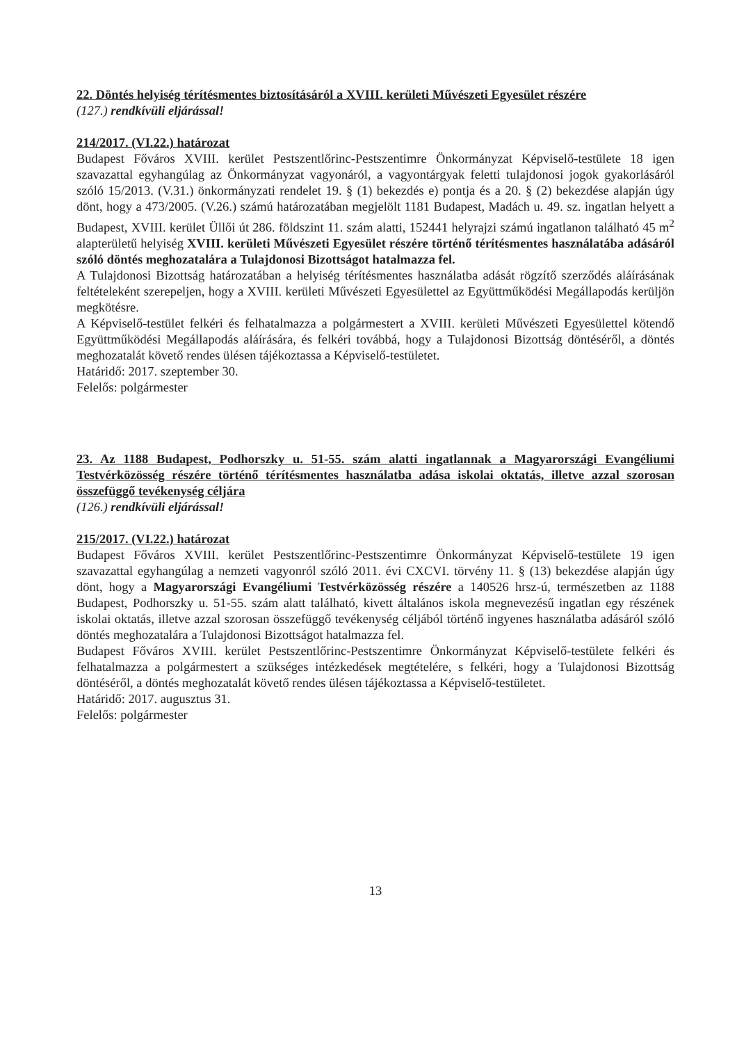22. Döntés helyiség térítésmentes biztosításáról a XVIII. kerületi Művészeti Egyesület részére
(127.) rendkívüli eljárással!
214/2017. (VI.22.) határozat
Budapest Főváros XVIII. kerület Pestszentlőrinc-Pestszentimre Önkormányzat Képviselő-testülete 18 igen szavazattal egyhangúlag az Önkormányzat vagyonáról, a vagyontárgyak feletti tulajdonosi jogok gyakorlásáról szóló 15/2013. (V.31.) önkormányzati rendelet 19. § (1) bekezdés e) pontja és a 20. § (2) bekezdése alapján úgy dönt, hogy a 473/2005. (V.26.) számú határozatában megjelölt 1181 Budapest, Madách u. 49. sz. ingatlan helyett a Budapest, XVIII. kerület Üllői út 286. földszint 11. szám alatti, 152441 helyrajzi számú ingatlanon található 45 m<sup>2</sup> alapterületű helyiség XVIII. kerületi Művészeti Egyesület részére történő térítésmentes használatába adásáról szóló döntés meghozatalára a Tulajdonosi Bizottságot hatalmazza fel.
A Tulajdonosi Bizottság határozatában a helyiség térítésmentes használatba adását rögzítő szerződés aláírásának feltételeként szerepeljen, hogy a XVIII. kerületi Művészeti Egyesülettel az Együttműködési Megállapodás kerüljön megkötésre.
A Képviselő-testület felkéri és felhatalmazza a polgármestert a XVIII. kerületi Művészeti Egyesülettel kötendő Együttműködési Megállapodás aláírására, és felkéri továbbá, hogy a Tulajdonosi Bizottság döntéséről, a döntés meghozatalát követő rendes ülésen tájékoztassa a Képviselő-testületet.
Határidő: 2017. szeptember 30.
Felelős: polgármester
23. Az 1188 Budapest, Podhorszky u. 51-55. szám alatti ingatlannak a Magyarországi Evangéliumi Testvérközösség részére történő térítésmentes használatba adása iskolai oktatás, illetve azzal szorosan összefüggő tevékenység céljára
(126.) rendkívüli eljárással!
215/2017. (VI.22.) határozat
Budapest Főváros XVIII. kerület Pestszentlőrinc-Pestszentimre Önkormányzat Képviselő-testülete 19 igen szavazattal egyhangúlag a nemzeti vagyonról szóló 2011. évi CXCVI. törvény 11. § (13) bekezdése alapján úgy dönt, hogy a Magyarországi Evangéliumi Testvérközösség részére a 140526 hrsz-ú, természetben az 1188 Budapest, Podhorszky u. 51-55. szám alatt található, kivett általános iskola megnevezésű ingatlan egy részének iskolai oktatás, illetve azzal szorosan összefüggő tevékenység céljából történő ingyenes használatba adásáról szóló döntés meghozatalára a Tulajdonosi Bizottságot hatalmazza fel.
Budapest Főváros XVIII. kerület Pestszentlőrinc-Pestszentimre Önkormányzat Képviselő-testülete felkéri és felhatalmazza a polgármestert a szükséges intézkedések megtételére, s felkéri, hogy a Tulajdonosi Bizottság döntéséről, a döntés meghozatalát követő rendes ülésen tájékoztassa a Képviselő-testületet.
Határidő: 2017. augusztus 31.
Felelős: polgármester
13